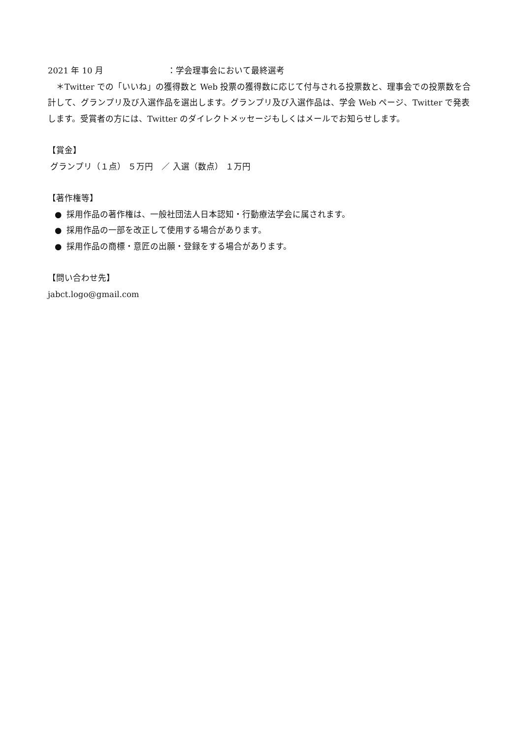2021 年 10 月 ：学会理事会において最終選考
　＊Twitter での「いいね」の獲得数と Web 投票の獲得数に応じて付与される投票数と、理事会での投票数を合計して、グランプリ及び入選作品を選出します。グランプリ及び入選作品は、学会 Web ページ、Twitter で発表します。受賞者の方には、Twitter のダイレクトメッセージもしくはメールでお知らせします。
【賞金】
グランプリ（１点） ５万円　／ 入選（数点） １万円
【著作権等】
● 採用作品の著作権は、一般社団法人日本認知・行動療法学会に属されます。
● 採用作品の一部を改正して使用する場合があります。
● 採用作品の商標・意匠の出願・登録をする場合があります。
【問い合わせ先】
jabct.logo@gmail.com